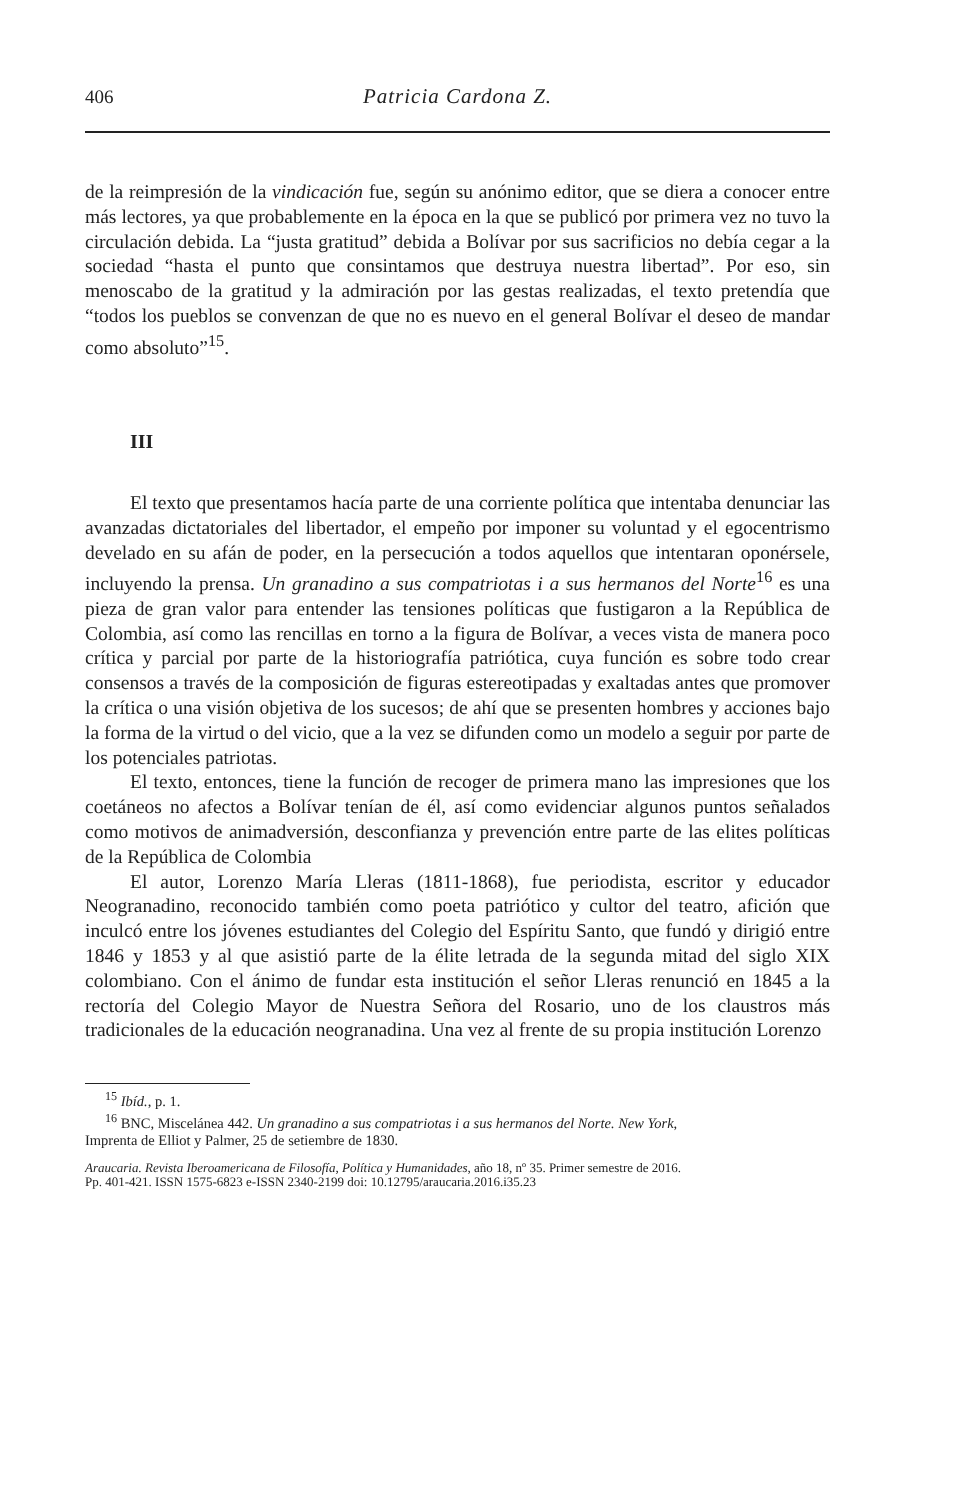406 Patricia Cardona Z.
de la reimpresión de la vindicación fue, según su anónimo editor, que se diera a conocer entre más lectores, ya que probablemente en la época en la que se publicó por primera vez no tuvo la circulación debida. La “justa gratitud” debida a Bolívar por sus sacrificios no debía cegar a la sociedad “hasta el punto que consintamos que destruya nuestra libertad”. Por eso, sin menoscabo de la gratitud y la admiración por las gestas realizadas, el texto pretendía que “todos los pueblos se convenzan de que no es nuevo en el general Bolívar el deseo de mandar como absoluto”<sup>15</sup>.
III
El texto que presentamos hacía parte de una corriente política que intentaba denunciar las avanzadas dictatoriales del libertador, el empeño por imponer su voluntad y el egocentrismo develado en su afán de poder, en la persecución a todos aquellos que intentaran oponérsele, incluyendo la prensa. Un granadino a sus compatriotas i a sus hermanos del Norte<sup>16</sup> es una pieza de gran valor para entender las tensiones políticas que fustigaron a la República de Colombia, así como las rencillas en torno a la figura de Bolívar, a veces vista de manera poco crítica y parcial por parte de la historiografía patriótica, cuya función es sobre todo crear consensos a través de la composición de figuras estereotipadas y exaltadas antes que promover la crítica o una visión objetiva de los sucesos; de ahí que se presenten hombres y acciones bajo la forma de la virtud o del vicio, que a la vez se difunden como un modelo a seguir por parte de los potenciales patriotas.
El texto, entonces, tiene la función de recoger de primera mano las impresiones que los coetáneos no afectos a Bolívar tenían de él, así como evidenciar algunos puntos señalados como motivos de animadversión, desconfianza y prevención entre parte de las elites políticas de la República de Colombia
El autor, Lorenzo María Lleras (1811-1868), fue periodista, escritor y educador Neogranadino, reconocido también como poeta patriótico y cultor del teatro, afición que inculcó entre los jóvenes estudiantes del Colegio del Espíritu Santo, que fundó y dirigió entre 1846 y 1853 y al que asistió parte de la élite letrada de la segunda mitad del siglo XIX colombiano. Con el ánimo de fundar esta institución el señor Lleras renunció en 1845 a la rectoría del Colegio Mayor de Nuestra Señora del Rosario, uno de los claustros más tradicionales de la educación neogranadina. Una vez al frente de su propia institución Lorenzo
<sup>15</sup> Ibíd., p. 1.
<sup>16</sup> BNC, Miscelánea 442. Un granadino a sus compatriotas i a sus hermanos del Norte. New York,
Imprenta de Elliot y Palmer, 25 de setiembre de 1830.
Araucaria. Revista Iberoamericana de Filosofía, Política y Humanidades, año 18, nº 35. Primer semestre de 2016.
Pp. 401-421. ISSN 1575-6823 e-ISSN 2340-2199 doi: 10.12795/araucaria.2016.i35.23